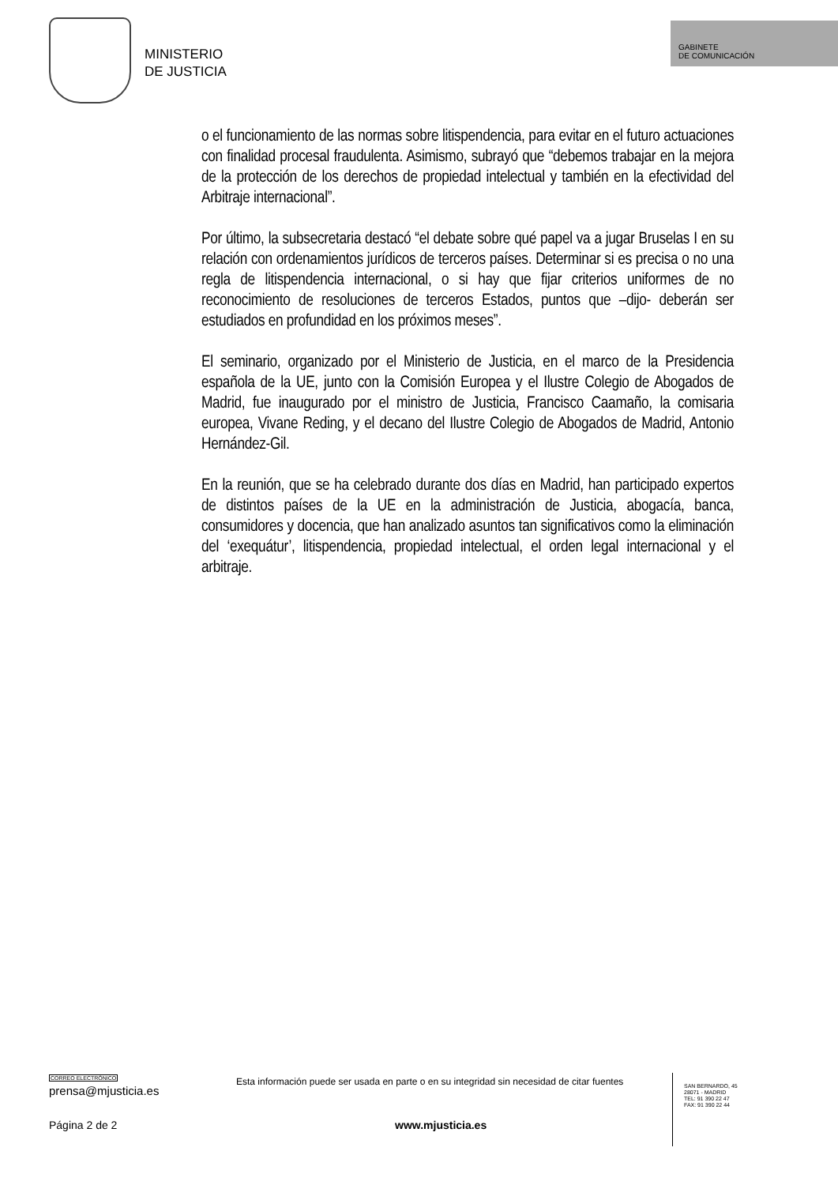MINISTERIO
DE JUSTICIA
GABINETE
DE COMUNICACIÓN
o el funcionamiento de las normas sobre litispendencia, para evitar en el futuro actuaciones con finalidad procesal fraudulenta. Asimismo, subrayó que “debemos trabajar en la mejora de la protección de los derechos de propiedad intelectual y también en la efectividad del Arbitraje internacional”.
Por último, la subsecretaria destacó “el debate sobre qué papel va a jugar Bruselas I en su relación con ordenamientos jurídicos de terceros países. Determinar si es precisa o no una regla de litispendencia internacional, o si hay que fijar criterios uniformes de no reconocimiento de resoluciones de terceros Estados, puntos que –dijo- deberán ser estudiados en profundidad en los próximos meses”.
El seminario, organizado por el Ministerio de Justicia, en el marco de la Presidencia española de la UE, junto con la Comisión Europea y el Ilustre Colegio de Abogados de Madrid, fue inaugurado por el ministro de Justicia, Francisco Caamaño, la comisaria europea, Vivane Reding, y el decano del Ilustre Colegio de Abogados de Madrid, Antonio Hernández-Gil.
En la reunión, que se ha celebrado durante dos días en Madrid, han participado expertos de distintos países de la UE en la administración de Justicia, abogacía, banca, consumidores y docencia, que han analizado asuntos tan significativos como la eliminación del ‘exequátur’, litispendencia, propiedad intelectual, el orden legal internacional y el arbitraje.
CORREO ELECTRÓNICO
prensa@mjusticia.es
Esta información puede ser usada en parte o en su integridad sin necesidad de citar fuentes
Página 2 de 2 www.mjusticia.es
SAN BERNARDO, 45
28071 - MADRID
TEL: 91 390 22 47
FAX: 91 390 22 44